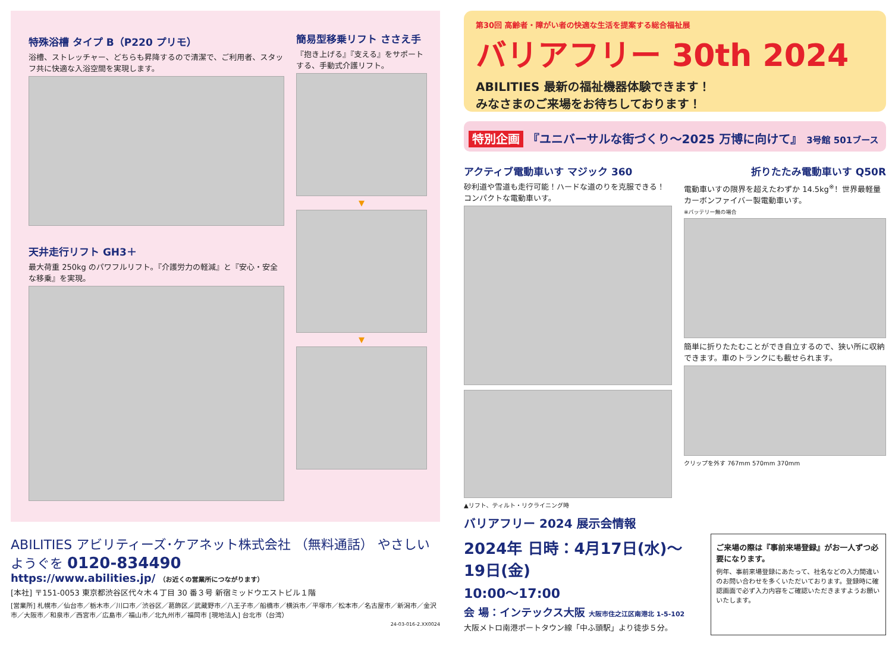特殊浴槽 タイプ B（P220 プリモ）
浴槽、ストレッチャー、どちらも昇降するので清潔で、ご利用者、スタッフ共に快適な入浴空間を実現します。
天井走行リフト GH3＋
最大荷重 250kg のパワフルリフト。『介護労力の軽減』と『安心・安全な移乗』を実現。
簡易型移乗リフト ささえ手
『抱き上げる』『支える』をサポートする、手動式介護リフト。
▼
▼
ABILITIES アビリティーズ･ケアネット株式会社 （無料通話） やさしい ようぐを 0120-834490
https://www.abilities.jp/ （お近くの営業所につながります）
[本社] 〒151-0053 東京都渋谷区代々木４丁目 30 番３号 新宿ミッドウエストビル１階
[営業所] 札幌市／仙台市／栃木市／川口市／渋谷区／葛飾区／武蔵野市／八王子市／船橋市／横浜市／平塚市／松本市／名古屋市／新潟市／金沢市／大阪市／和泉市／西宮市／広島市／福山市／北九州市／福岡市 [現地法人] 台北市（台湾）
24-03-016-2.XX0024
第30回 高齢者・障がい者の快適な生活を提案する総合福祉展
バリアフリー 30th 2024
ABILITIES 最新の福祉機器体験できます！
みなさまのご来場をお待ちしております！
特別企画 『ユニバーサルな街づくり～2025 万博に向けて』 3号館 501ブース
アクティブ電動車いす マジック 360
砂利道や雪道も走行可能！ハードな道のりを克服できる！コンパクトな電動車いす。
▲リフト、ティルト・リクライニング時
折りたたみ電動車いす Q50R
電動車いすの限界を超えたわずか 14.5kg<sup>※</sup>！世界最軽量カーボンファイバー製電動車いす。
※バッテリー無の場合
簡単に折りたたむことができ自立するので、狭い所に収納できます。車のトランクにも載せられます。
クリップを外す 767mm 570mm 370mm
バリアフリー 2024 展示会情報
2024年 日時：4月17日(水)～19日(金)
10:00～17:00
会 場：インテックス大阪 大阪市住之江区南港北 1-5-102
大阪メトロ南港ポートタウン線「中ふ頭駅」より徒歩５分。
ご来場の際は『事前来場登録』がお一人ずつ必要になります。
例年、事前来場登録にあたって、社名などの入力間違いのお問い合わせを多くいただいております。登録時に確認画面で必ず入力内容をご確認いただきますようお願いいたします。